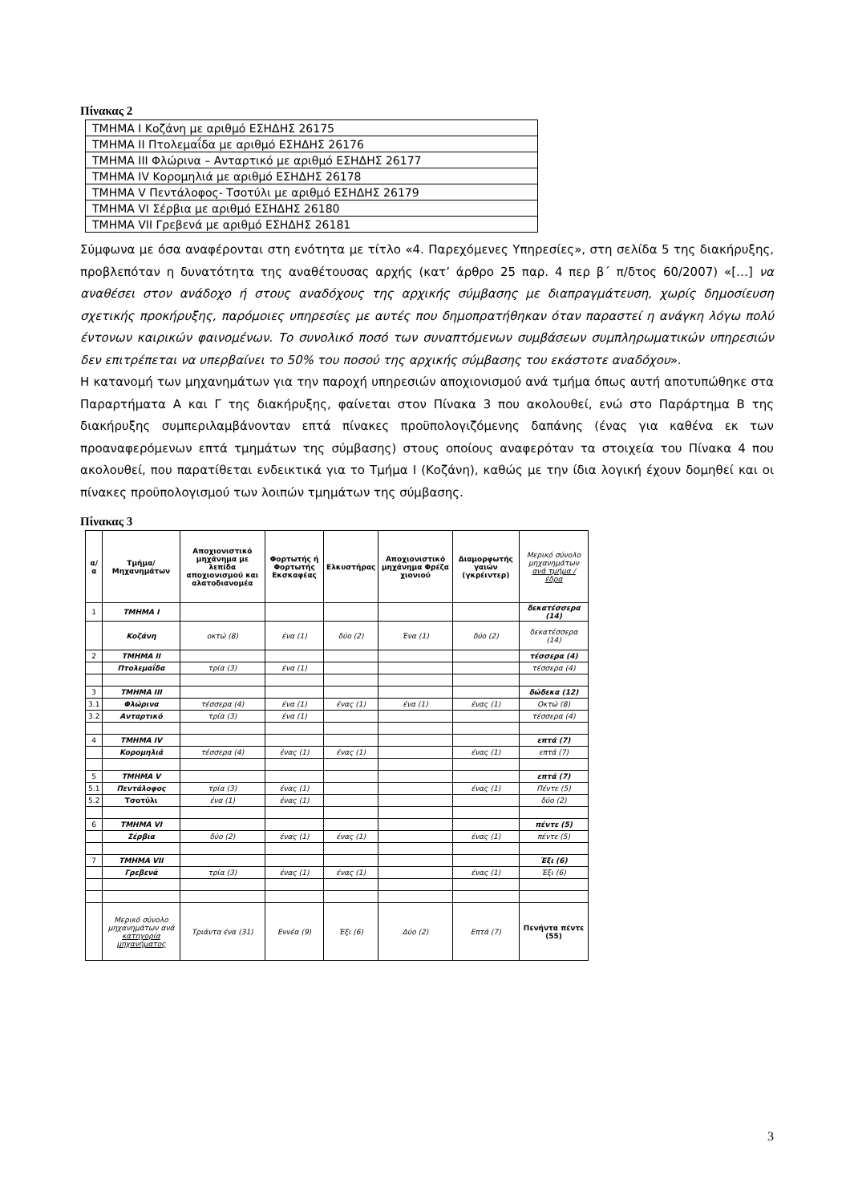Πίνακας 2
| ΤΜΗΜΑ Ι Κοζάνη με αριθμό ΕΣΗΔΗΣ 26175 |
| ΤΜΗΜΑ ΙΙ Πτολεμαΐδα με αριθμό ΕΣΗΔΗΣ 26176 |
| ΤΜΗΜΑ ΙΙΙ Φλώρινα – Ανταρτικό με αριθμό ΕΣΗΔΗΣ 26177 |
| ΤΜΗΜΑ ΙV Κορομηλιά με αριθμό ΕΣΗΔΗΣ 26178 |
| ΤΜΗΜΑ V Πεντάλοφος- Τσοτύλι με αριθμό ΕΣΗΔΗΣ 26179 |
| ΤΜΗΜΑ VI Σέρβια με αριθμό ΕΣΗΔΗΣ 26180 |
| ΤΜΗΜΑ VII Γρεβενά με αριθμό ΕΣΗΔΗΣ 26181 |
Σύμφωνα με όσα αναφέρονται στη ενότητα με τίτλο «4. Παρεχόμενες Υπηρεσίες», στη σελίδα 5 της διακήρυξης, προβλεπόταν η δυνατότητα της αναθέτουσας αρχής (κατ’ άρθρο 25 παρ. 4 περ β΄ π/δτος 60/2007) «[…] να αναθέσει στον ανάδοχο ή στους αναδόχους της αρχικής σύμβασης με διαπραγμάτευση, χωρίς δημοσίευση σχετικής προκήρυξης, παρόμοιες υπηρεσίες με αυτές που δημοπρατήθηκαν όταν παραστεί η ανάγκη λόγω πολύ έντονων καιρικών φαινομένων. Το συνολικό ποσό των συναπτόμενων συμβάσεων συμπληρωματικών υπηρεσιών δεν επιτρέπεται να υπερβαίνει το 50% του ποσού της αρχικής σύμβασης του εκάστοτε αναδόχου».
Η κατανομή των μηχανημάτων για την παροχή υπηρεσιών αποχιονισμού ανά τμήμα όπως αυτή αποτυπώθηκε στα Παραρτήματα Α και Γ της διακήρυξης, φαίνεται στον Πίνακα 3 που ακολουθεί, ενώ στο Παράρτημα Β της διακήρυξης συμπεριλαμβάνονταν επτά πίνακες προϋπολογιζόμενης δαπάνης (ένας για καθένα εκ των προαναφερόμενων επτά τμημάτων της σύμβασης) στους οποίους αναφερόταν τα στοιχεία του Πίνακα 4 που ακολουθεί, που παρατίθεται ενδεικτικά για το Τμήμα Ι (Κοζάνη), καθώς με την ίδια λογική έχουν δομηθεί και οι πίνακες προϋπολογισμού των λοιπών τμημάτων της σύμβασης.
Πίνακας 3
| α/α | Τμήμα/ Μηχανημάτων | Αποχιονιστικό μηχάνημα με λεπίδα αποχιονισμού και αλατοδιανομέα | Φορτωτής ή Φορτωτής Εκσκαφέας | Ελκυστήρας | Αποχιονιστικό μηχάνημα Φρέζα χιονιού | Διαμορφωτής γαιών (γκρέιντερ) | Μερικό σύνολο μηχανημάτων ανά τμήμα / έδρα |
| 1 | ΤΜΗΜΑ Ι | | | | | | δεκατέσσερα (14) |
| | Κοζάνη | οκτώ (8) | ένα (1) | δύο (2) | Ένα (1) | δύο (2) | δεκατέσσερα (14) |
| 2 | ΤΜΗΜΑ ΙΙ | | | | | | τέσσερα (4) |
| | Πτολεμαΐδα | τρία (3) | ένα (1) | | | | τέσσερα (4) |
| 3 | ΤΜΗΜΑ ΙΙΙ | | | | | | δώδεκα (12) |
| 3.1 | Φλώρινα | τέσσερα (4) | ένα (1) | ένας (1) | ένα (1) | ένας (1) | Οκτώ (8) |
| 3.2 | Ανταρτικό | τρία (3) | ένα (1) | | | | τέσσερα (4) |
| 4 | ΤΜΗΜΑ ΙV | | | | | | επτά (7) |
| | Κορομηλιά | τέσσερα (4) | ένας (1) | ένας (1) | | ένας (1) | επτά (7) |
| 5 | ΤΜΗΜΑ V | | | | | | επτά (7) |
| 5.1 | Πεντάλοφος | τρία (3) | ένας (1) | | | ένας (1) | Πέντε (5) |
| 5.2 | Τσοτύλι | ένα (1) | ένας (1) | | | | δύο (2) |
| 6 | ΤΜΗΜΑ VI | | | | | | πέντε (5) |
| | Σέρβια | δύο (2) | ένας (1) | ένας (1) | | ένας (1) | πέντε (5) |
| 7 | ΤΜΗΜΑ VII | | | | | | Έξι (6) |
| | Γρεβενά | τρία (3) | ένας (1) | ένας (1) | | ένας (1) | Έξι (6) |
| | Μερικό σύνολο μηχανημάτων ανά κατηγορία μηχανήματος | Τριάντα ένα (31) | Εννέα (9) | Έξι (6) | Δύο (2) | Επτά (7) | Πενήντα πέντε (55) |
3